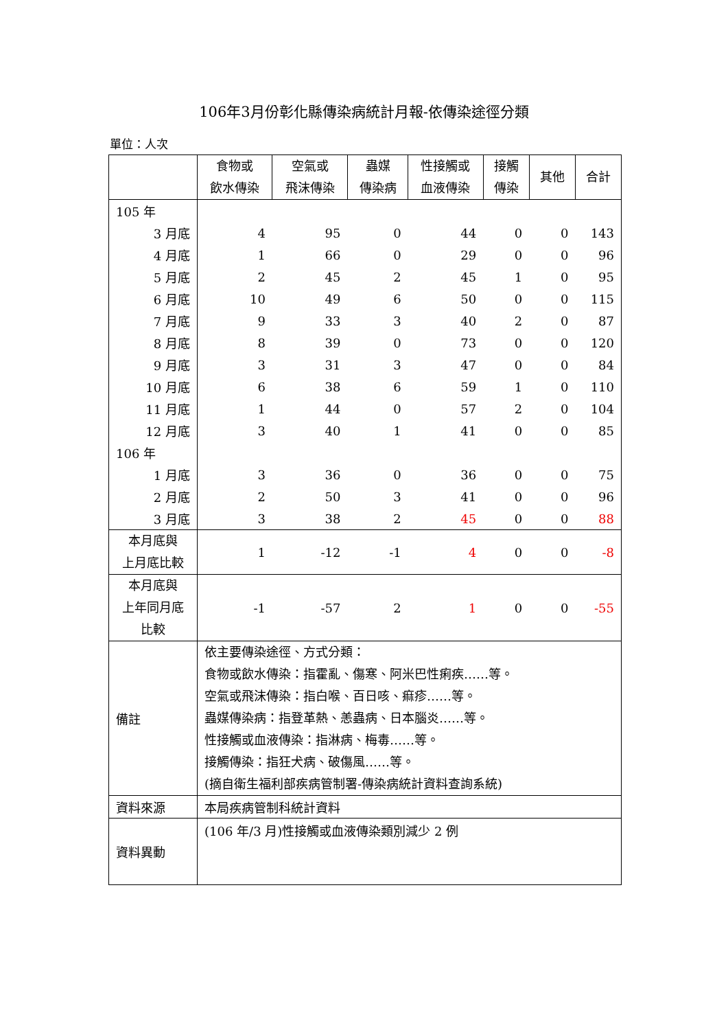106年3月份彰化縣傳染病統計月報-依傳染途徑分類
單位：人次
| | 食物或 飲水傳染 | 空氣或 飛沫傳染 | 蟲媒 傳染病 | 性接觸或 血液傳染 | 接觸 傳染 | 其他 | 合計 |
| --- | --- | --- | --- | --- | --- | --- | --- |
| 105 年 | | | | | | | |
| 3 月底 | 4 | 95 | 0 | 44 | 0 | 0 | 143 |
| 4 月底 | 1 | 66 | 0 | 29 | 0 | 0 | 96 |
| 5 月底 | 2 | 45 | 2 | 45 | 1 | 0 | 95 |
| 6 月底 | 10 | 49 | 6 | 50 | 0 | 0 | 115 |
| 7 月底 | 9 | 33 | 3 | 40 | 2 | 0 | 87 |
| 8 月底 | 8 | 39 | 0 | 73 | 0 | 0 | 120 |
| 9 月底 | 3 | 31 | 3 | 47 | 0 | 0 | 84 |
| 10 月底 | 6 | 38 | 6 | 59 | 1 | 0 | 110 |
| 11 月底 | 1 | 44 | 0 | 57 | 2 | 0 | 104 |
| 12 月底 | 3 | 40 | 1 | 41 | 0 | 0 | 85 |
| 106 年 | | | | | | | |
| 1 月底 | 3 | 36 | 0 | 36 | 0 | 0 | 75 |
| 2 月底 | 2 | 50 | 3 | 41 | 0 | 0 | 96 |
| 3 月底 | 3 | 38 | 2 | 45 | 0 | 0 | 88 |
| 本月底與 上月底比較 | 1 | -12 | -1 | 4 | 0 | 0 | -8 |
| 本月底與 上年同月底 比較 | -1 | -57 | 2 | 1 | 0 | 0 | -55 |
| 備註 | 依主要傳染途徑、方式分類： 食物或飲水傳染：指霍亂、傷寒、阿米巴性痢疾……等。 空氣或飛沫傳染：指白喉、百日咳、痲疹……等。 蟲媒傳染病：指登革熱、恙蟲病、日本腦炎……等。 性接觸或血液傳染：指淋病、梅毒……等。 接觸傳染：指狂犬病、破傷風……等。 (摘自衛生福利部疾病管制署-傳染病統計資料查詢系統) | | | | | | |
| 資料來源 | 本局疾病管制科統計資料 | | | | | | |
| 資料異動 | (106 年/3 月)性接觸或血液傳染類別減少 2 例 | | | | | | |